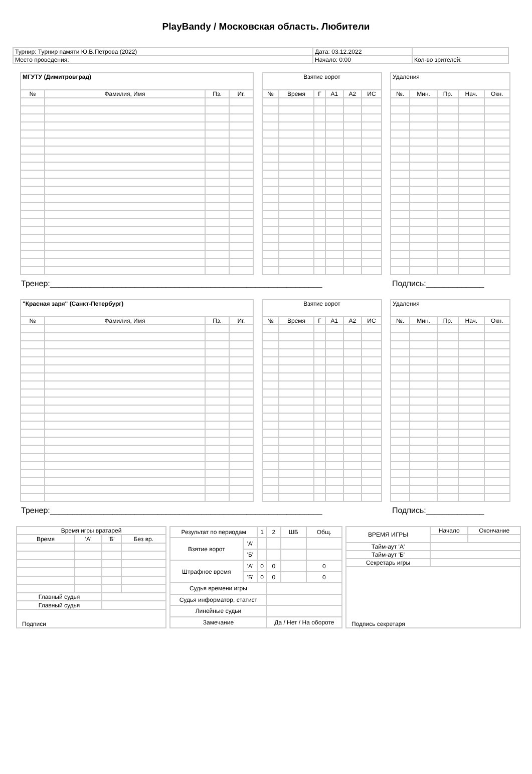PlayBandy / Московская область. Любители
| Турнир: Турнир памяти Ю.В.Петрова (2022) | Дата: 03.12.2022 | |
| Место проведения: | Начало: 0:00 | Кол-во зрителей: |
| МГУТУ (Димитровград) | | | |
| --- | --- | --- | --- |
| № | Фамилия, Имя | Пз. | Иг. |
| Взятие ворот | | | | | |
| --- | --- | --- | --- | --- | --- |
| № | Время | Г | А1 | А2 | ИС |
| Удаления | | | | |
| --- | --- | --- | --- | --- |
| №. | Мин. | Пр. | Нач. | Окн. |
Тренер:_____________________________________________________________ Подпись:_____________
| "Красная заря" (Санкт-Петербург) | | | |
| --- | --- | --- | --- |
| № | Фамилия, Имя | Пз. | Иг. |
| Взятие ворот | | | | | |
| --- | --- | --- | --- | --- | --- |
| № | Время | Г | А1 | А2 | ИС |
| Удаления | | | | |
| --- | --- | --- | --- | --- |
| №. | Мин. | Пр. | Нач. | Окн. |
Тренер:_____________________________________________________________ Подпись:_____________
| Время игры вратарей | | | |
| Время | 'А' | 'Б' | Без вр. |
| Главный судья | | | |
| Главный судья | | | |
| Подписи | | | |
| Результат по периодам | | 1 | 2 | ШБ | Общ. |
| Взятие ворот | 'А' | | | | |
| | 'Б' | | | | |
| Штрафное время | 'А' | 0 | 0 | | 0 |
| | 'Б' | 0 | 0 | | 0 |
| Судья времени игры | | | | | |
| Судья информатор, статист | | | | | |
| Линейные судьи | | | | | |
| Замечание | | | Да / Нет / На обороте | | |
| ВРЕМЯ ИГРЫ | Начало | Окончание |
| Тайм-аут 'А' | | |
| Тайм-аут 'Б' | | |
| Секретарь игры | | |
| Подпись секретаря | | |